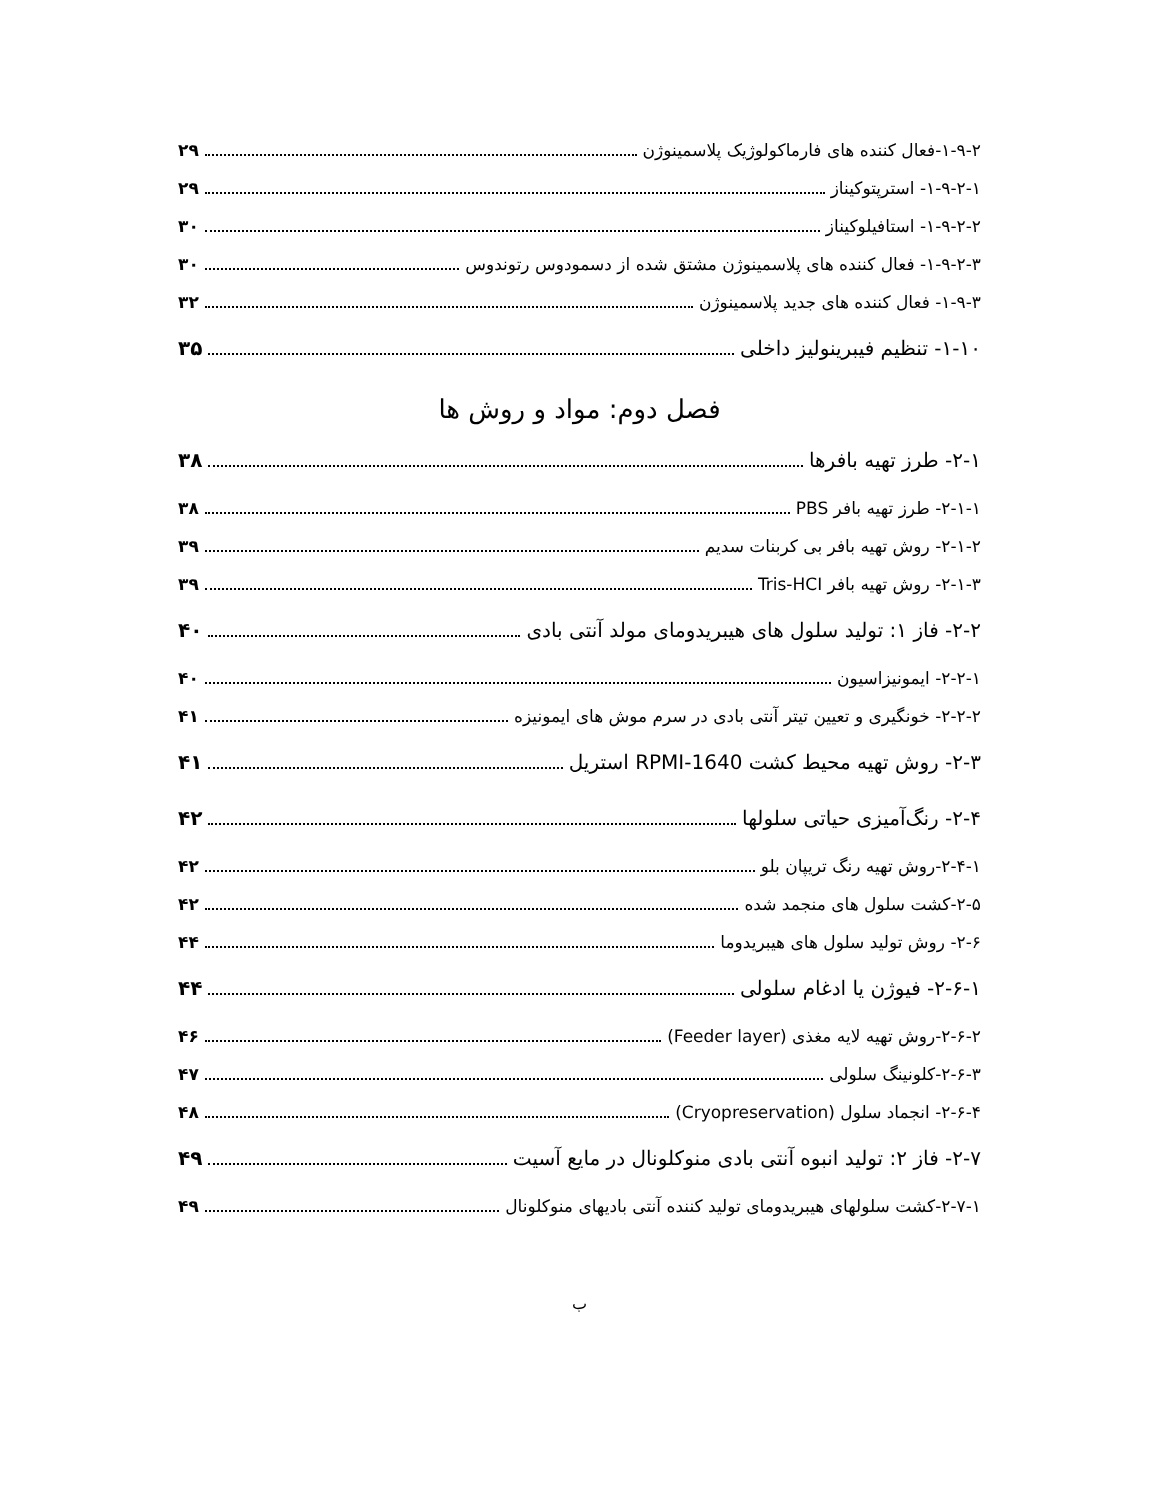۱-۹-۲-فعال کننده های فارماکولوژیک پلاسمینوژن ۲۹
۱-۹-۲-۱- استرپتوکیناز ۲۹
۱-۹-۲-۲- استافیلوکیناز ۳۰
۱-۹-۲-۳- فعال کننده های پلاسمینوژن مشتق شده از دسمودوس رتوندوس ۳۰
۱-۹-۳- فعال کننده های جدید پلاسمینوژن ۳۲
۱-۱۰- تنظیم فیبرینولیز داخلی ۳۵
فصل دوم: مواد و روش ها
۲-۱- طرز تهیه بافرها ۳۸
۲-۱-۱- طرز تهیه بافر PBS ۳۸
۲-۱-۲- روش تهیه بافر بی کربنات سدیم ۳۹
۲-۱-۳- روش تهیه بافر Tris-HCI ۳۹
۲-۲- فاز ۱: تولید سلول های هیبریدومای مولد آنتی بادی ۴۰
۲-۲-۱- ایمونیزاسیون ۴۰
۲-۲-۲- خونگیری و تعیین تیتر آنتی بادی در سرم موش های ایمونیزه ۴۱
۲-۳- روش تهیه محیط کشت RPMI-1640 استریل ۴۱
۲-۴- رنگ‌آمیزی حیاتی سلولها ۴۲
۲-۴-۱-روش تهیه رنگ تریپان بلو ۴۲
۲-۵-کشت سلول های منجمد شده ۴۲
۲-۶- روش تولید سلول های هیبریدوما ۴۴
۲-۶-۱- فیوژن یا ادغام سلولی ۴۴
۲-۶-۲-روش تهیه لایه مغذی (Feeder layer) ۴۶
۲-۶-۳-کلونینگ سلولی ۴۷
۲-۶-۴- انجماد سلول (Cryopreservation) ۴۸
۲-۷- فاز ۲: تولید انبوه آنتی بادی منوکلونال در مایع آسیت ۴۹
۲-۷-۱-کشت سلولهای هیبریدومای تولید کننده آنتی بادیهای منوکلونال ۴۹
ب